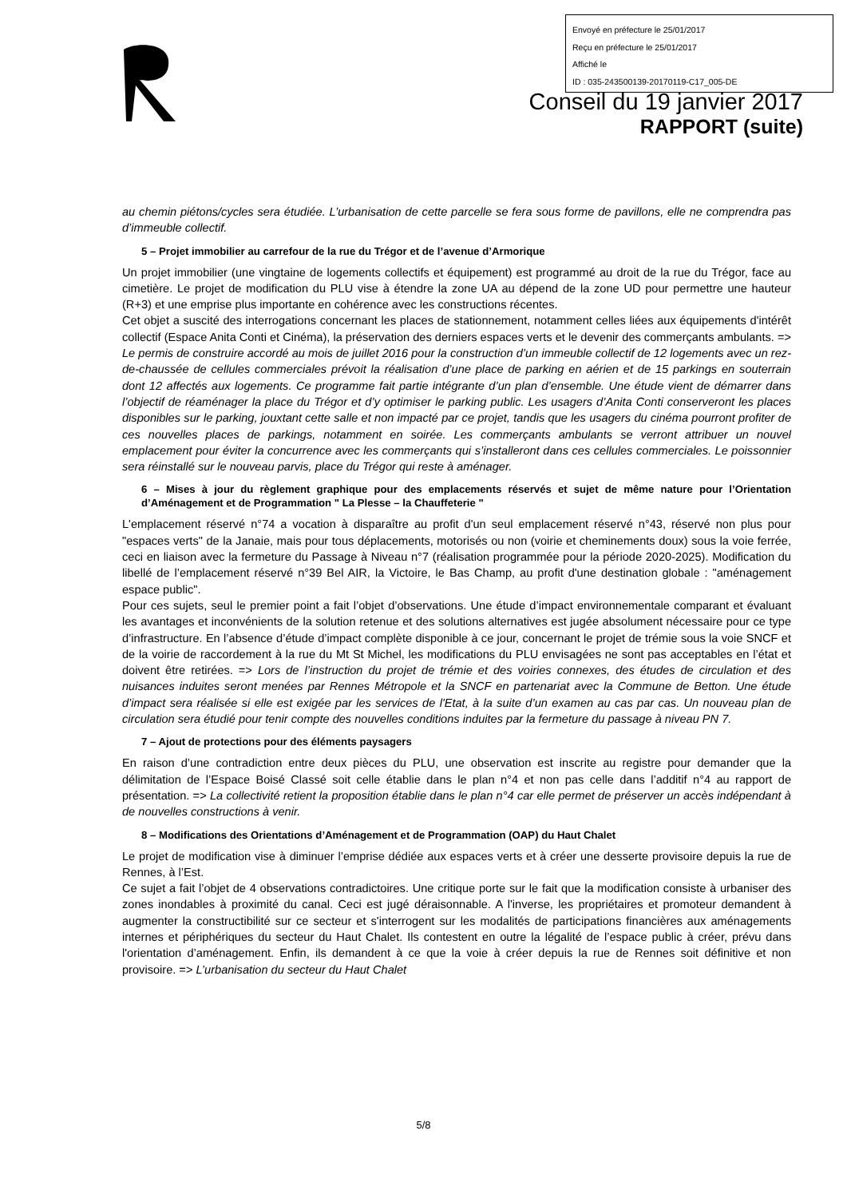Envoyé en préfecture le 25/01/2017
Reçu en préfecture le 25/01/2017
Affiché le
ID : 035-243500139-20170119-C17_005-DE
Conseil du 19 janvier 2017
RAPPORT (suite)
au chemin piétons/cycles sera étudiée. L’urbanisation de cette parcelle se fera sous forme de pavillons, elle ne comprendra pas d’immeuble collectif.
5 – Projet immobilier au carrefour de la rue du Trégor et de l’avenue d’Armorique
Un projet immobilier (une vingtaine de logements collectifs et équipement) est programmé au droit de la rue du Trégor, face au cimetière. Le projet de modification du PLU vise à étendre la zone UA au dépend de la zone UD pour permettre une hauteur (R+3) et une emprise plus importante en cohérence avec les constructions récentes.
Cet objet a suscité des interrogations concernant les places de stationnement, notamment celles liées aux équipements d'intérêt collectif (Espace Anita Conti et Cinéma), la préservation des derniers espaces verts et le devenir des commerçants ambulants. => Le permis de construire accordé au mois de juillet 2016 pour la construction d’un immeuble collectif de 12 logements avec un rez-de-chaussée de cellules commerciales prévoit la réalisation d’une place de parking en aérien et de 15 parkings en souterrain dont 12 affectés aux logements. Ce programme fait partie intégrante d’un plan d’ensemble. Une étude vient de démarrer dans l’objectif de réaménager la place du Trégor et d’y optimiser le parking public. Les usagers d’Anita Conti conserveront les places disponibles sur le parking, jouxtant cette salle et non impacté par ce projet, tandis que les usagers du cinéma pourront profiter de ces nouvelles places de parkings, notamment en soirée. Les commerçants ambulants se verront attribuer un nouvel emplacement pour éviter la concurrence avec les commerçants qui s’installeront dans ces cellules commerciales. Le poissonnier sera réinstallé sur le nouveau parvis, place du Trégor qui reste à aménager.
6 – Mises à jour du règlement graphique pour des emplacements réservés et sujet de même nature pour l’Orientation d’Aménagement et de Programmation " La Plesse – la Chauffeterie "
L'emplacement réservé n°74 a vocation à disparaître au profit d'un seul emplacement réservé n°43, réservé non plus pour "espaces verts" de la Janaie, mais pour tous déplacements, motorisés ou non (voirie et cheminements doux) sous la voie ferrée, ceci en liaison avec la fermeture du Passage à Niveau n°7 (réalisation programmée pour la période 2020-2025). Modification du libellé de l’emplacement réservé n°39 Bel AIR, la Victoire, le Bas Champ, au profit d'une destination globale : "aménagement espace public".
Pour ces sujets, seul le premier point a fait l’objet d’observations. Une étude d’impact environnementale comparant et évaluant les avantages et inconvénients de la solution retenue et des solutions alternatives est jugée absolument nécessaire pour ce type d’infrastructure. En l’absence d’étude d’impact complète disponible à ce jour, concernant le projet de trémie sous la voie SNCF et de la voirie de raccordement à la rue du Mt St Michel, les modifications du PLU envisagées ne sont pas acceptables en l’état et doivent être retirées. => Lors de l’instruction du projet de trémie et des voiries connexes, des études de circulation et des nuisances induites seront menées par Rennes Métropole et la SNCF en partenariat avec la Commune de Betton. Une étude d’impact sera réalisée si elle est exigée par les services de l'Etat, à la suite d’un examen au cas par cas. Un nouveau plan de circulation sera étudié pour tenir compte des nouvelles conditions induites par la fermeture du passage à niveau PN 7.
7 – Ajout de protections pour des éléments paysagers
En raison d’une contradiction entre deux pièces du PLU, une observation est inscrite au registre pour demander que la délimitation de l’Espace Boisé Classé soit celle établie dans le plan n°4 et non pas celle dans l’additif n°4 au rapport de présentation. => La collectivité retient la proposition établie dans le plan n°4 car elle permet de préserver un accès indépendant à de nouvelles constructions à venir.
8 – Modifications des Orientations d’Aménagement et de Programmation (OAP) du Haut Chalet
Le projet de modification vise à diminuer l’emprise dédiée aux espaces verts et à créer une desserte provisoire depuis la rue de Rennes, à l’Est.
Ce sujet a fait l’objet de 4 observations contradictoires. Une critique porte sur le fait que la modification consiste à urbaniser des zones inondables à proximité du canal. Ceci est jugé déraisonnable. A l'inverse, les propriétaires et promoteur demandent à augmenter la constructibilité sur ce secteur et s'interrogent sur les modalités de participations financières aux aménagements internes et périphériques du secteur du Haut Chalet. Ils contestent en outre la légalité de l’espace public à créer, prévu dans l'orientation d’aménagement. Enfin, ils demandent à ce que la voie à créer depuis la rue de Rennes soit définitive et non provisoire. => L’urbanisation du secteur du Haut Chalet
5/8